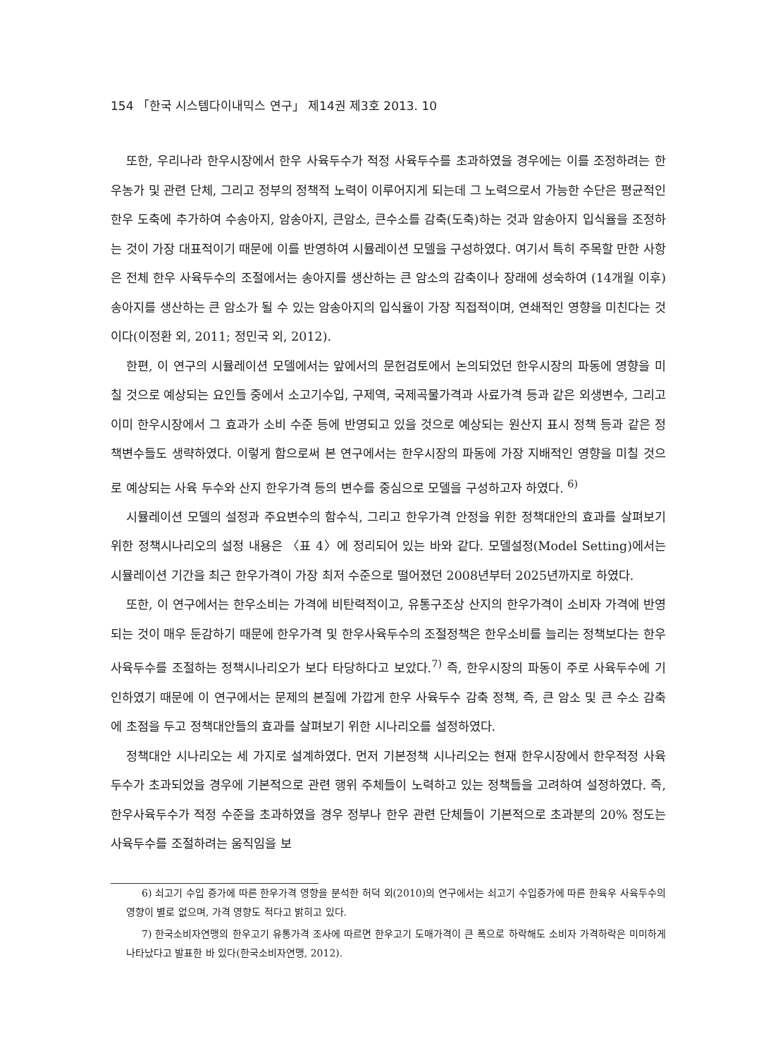154 「한국 시스템다이내믹스 연구」 제14권 제3호 2013. 10
또한, 우리나라 한우시장에서 한우 사육두수가 적정 사육두수를 초과하였을 경우에는 이를 조정하려는 한우농가 및 관련 단체, 그리고 정부의 정책적 노력이 이루어지게 되는데 그 노력으로서 가능한 수단은 평균적인 한우 도축에 추가하여 수송아지, 암송아지, 큰암소, 큰수소를 감축(도축)하는 것과 암송아지 입식율을 조정하는 것이 가장 대표적이기 때문에 이를 반영하여 시뮬레이션 모델을 구성하였다. 여기서 특히 주목할 만한 사항은 전체 한우 사육두수의 조절에서는 송아지를 생산하는 큰 암소의 감축이나 장래에 성숙하여 (14개월 이후) 송아지를 생산하는 큰 암소가 될 수 있는 암송아지의 입식율이 가장 직접적이며, 연쇄적인 영향을 미친다는 것이다(이정환 외, 2011; 정민국 외, 2012).
한편, 이 연구의 시뮬레이션 모델에서는 앞에서의 문헌검토에서 논의되었던 한우시장의 파동에 영향을 미칠 것으로 예상되는 요인들 중에서 소고기수입, 구제역, 국제곡물가격과 사료가격 등과 같은 외생변수, 그리고 이미 한우시장에서 그 효과가 소비 수준 등에 반영되고 있을 것으로 예상되는 원산지 표시 정책 등과 같은 정책변수들도 생략하였다. 이렇게 함으로써 본 연구에서는 한우시장의 파동에 가장 지배적인 영향을 미칠 것으로 예상되는 사육 두수와 산지 한우가격 등의 변수를 중심으로 모델을 구성하고자 하였다. <sup>6)</sup>
시뮬레이션 모델의 설정과 주요변수의 함수식, 그리고 한우가격 안정을 위한 정책대안의 효과를 살펴보기 위한 정책시나리오의 설정 내용은 〈표 4〉에 정리되어 있는 바와 같다. 모델설정(Model Setting)에서는 시뮬레이션 기간을 최근 한우가격이 가장 최저 수준으로 떨어졌던 2008년부터 2025년까지로 하였다.
또한, 이 연구에서는 한우소비는 가격에 비탄력적이고, 유통구조상 산지의 한우가격이 소비자 가격에 반영되는 것이 매우 둔감하기 때문에 한우가격 및 한우사육두수의 조절정책은 한우소비를 늘리는 정책보다는 한우 사육두수를 조절하는 정책시나리오가 보다 타당하다고 보았다.<sup>7)</sup> 즉, 한우시장의 파동이 주로 사육두수에 기인하였기 때문에 이 연구에서는 문제의 본질에 가깝게 한우 사육두수 감축 정책, 즉, 큰 암소 및 큰 수소 감축에 초점을 두고 정책대안들의 효과를 살펴보기 위한 시나리오를 설정하였다.
정책대안 시나리오는 세 가지로 설계하였다. 먼저 기본정책 시나리오는 현재 한우시장에서 한우적정 사육두수가 초과되었을 경우에 기본적으로 관련 행위 주체들이 노력하고 있는 정책들을 고려하여 설정하였다. 즉, 한우사육두수가 적정 수준을 초과하였을 경우 정부나 한우 관련 단체들이 기본적으로 초과분의 20% 정도는 사육두수를 조절하려는 움직임을 보
6) 쇠고기 수입 증가에 따른 한우가격 영향을 분석한 허덕 외(2010)의 연구에서는 쇠고기 수입증가에 따른 한육우 사육두수의 영향이 별로 없으며, 가격 영향도 적다고 밝히고 있다.
7) 한국소비자연맹의 한우고기 유통가격 조사에 따르면 한우고기 도매가격이 큰 폭으로 하락해도 소비자 가격하락은 미미하게 나타났다고 발표한 바 있다(한국소비자연맹, 2012).